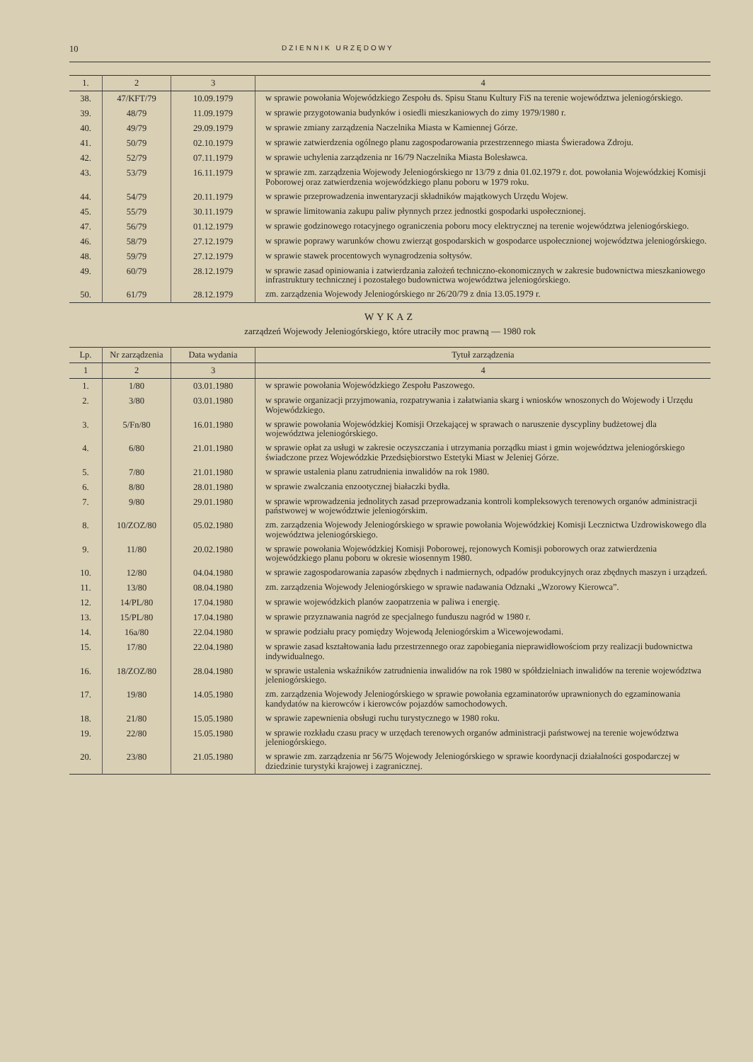10 DZIENNIK URZĘDOWY
| 1. | 2 | 3 | 4 |
| --- | --- | --- | --- |
| 38. | 47/KFT/79 | 10.09.1979 | w sprawie powołania Wojewódzkiego Zespołu ds. Spisu Stanu Kultury FiS na terenie województwa jeleniogórskiego. |
| 39. | 48/79 | 11.09.1979 | w sprawie przygotowania budynków i osiedli mieszkaniowych do zimy 1979/1980 r. |
| 40. | 49/79 | 29.09.1979 | w sprawie zmiany zarządzenia Naczelnika Miasta w Kamiennej Górze. |
| 41. | 50/79 | 02.10.1979 | w sprawie zatwierdzenia ogólnego planu zagospodarowania przestrzennego miasta Świeradowa Zdroju. |
| 42. | 52/79 | 07.11.1979 | w sprawie uchylenia zarządzenia nr 16/79 Naczelnika Miasta Bolesławca. |
| 43. | 53/79 | 16.11.1979 | w sprawie zm. zarządzenia Wojewody Jeleniogórskiego nr 13/79 z dnia 01.02.1979 r. dot. powołania Wojewódzkiej Komisji Poborowej oraz zatwierdzenia wojewódzkiego planu poboru w 1979 roku. |
| 44. | 54/79 | 20.11.1979 | w sprawie przeprowadzenia inwentaryzacji składników majątkowych Urzędu Wojew. |
| 45. | 55/79 | 30.11.1979 | w sprawie limitowania zakupu paliw płynnych przez jednostki gospodarki uspołecznionej. |
| 47. | 56/79 | 01.12.1979 | w sprawie godzinowego rotacyjnego ograniczenia poboru mocy elektrycznej na terenie województwa jeleniogórskiego. |
| 46. | 58/79 | 27.12.1979 | w sprawie poprawy warunków chowu zwierząt gospodarskich w gospodarce uspołecznionej województwa jeleniogórskiego. |
| 48. | 59/79 | 27.12.1979 | w sprawie stawek procentowych wynagrodzenia sołtysów. |
| 49. | 60/79 | 28.12.1979 | w sprawie zasad opiniowania i zatwierdzania założeń techniczno-ekonomicznych w zakresie budownictwa mieszkaniowego infrastruktury technicznej i pozostałego budownictwa województwa jeleniogórskiego. |
| 50. | 61/79 | 28.12.1979 | zm. zarządzenia Wojewody Jeleniogórskiego nr 26/20/79 z dnia 13.05.1979 r. |
WYKAZ
zarządzeń Wojewody Jeleniogórskiego, które utraciły moc prawną — 1980 rok
| Lp. | Nr zarządzenia | Data wydania | Tytuł zarządzenia |
| --- | --- | --- | --- |
| 1 | 2 | 3 | 4 |
| 1. | 1/80 | 03.01.1980 | w sprawie powołania Wojewódzkiego Zespołu Paszowego. |
| 2. | 3/80 | 03.01.1980 | w sprawie organizacji przyjmowania, rozpatrywania i załatwiania skarg i wniosków wnoszonych do Wojewody i Urzędu Wojewódzkiego. |
| 3. | 5/Fn/80 | 16.01.1980 | w sprawie powołania Wojewódzkiej Komisji Orzekającej w sprawach o naruszenie dyscypliny budżetowej dla województwa jeleniogórskiego. |
| 4. | 6/80 | 21.01.1980 | w sprawie opłat za usługi w zakresie oczyszczania i utrzymania porządku miast i gmin województwa jeleniogórskiego świadczone przez Wojewódzkie Przedsiębiorstwo Estetyki Miast w Jeleniej Górze. |
| 5. | 7/80 | 21.01.1980 | w sprawie ustalenia planu zatrudnienia inwalidów na rok 1980. |
| 6. | 8/80 | 28.01.1980 | w sprawie zwalczania enzootycznej białaczki bydła. |
| 7. | 9/80 | 29.01.1980 | w sprawie wprowadzenia jednolitych zasad przeprowadzania kontroli kompleksowych terenowych organów administracji państwowej w województwie jeleniogórskim. |
| 8. | 10/ZOZ/80 | 05.02.1980 | zm. zarządzenia Wojewody Jeleniogórskiego w sprawie powołania Wojewódzkiej Komisji Lecznictwa Uzdrowiskowego dla województwa jeleniogórskiego. |
| 9. | 11/80 | 20.02.1980 | w sprawie powołania Wojewódzkiej Komisji Poborowej, rejonowych Komisji poborowych oraz zatwierdzenia wojewódzkiego planu poboru w okresie wiosennym 1980. |
| 10. | 12/80 | 04.04.1980 | w sprawie zagospodarowania zapasów zbędnych i nadmiernych, odpadów produkcyjnych oraz zbędnych maszyn i urządzeń. |
| 11. | 13/80 | 08.04.1980 | zm. zarządzenia Wojewody Jeleniogórskiego w sprawie nadawania Odznaki „Wzorowy Kierowca”. |
| 12. | 14/PL/80 | 17.04.1980 | w sprawie wojewódzkich planów zaopatrzenia w paliwa i energię. |
| 13. | 15/PL/80 | 17.04.1980 | w sprawie przyznawania nagród ze specjalnego funduszu nagród w 1980 r. |
| 14. | 16a/80 | 22.04.1980 | w sprawie podziału pracy pomiędzy Wojewodą Jeleniogórskim a Wicewojewodami. |
| 15. | 17/80 | 22.04.1980 | w sprawie zasad kształtowania ładu przestrzennego oraz zapobiegania nieprawidłowościom przy realizacji budownictwa indywidualnego. |
| 16. | 18/ZOZ/80 | 28.04.1980 | w sprawie ustalenia wskaźników zatrudnienia inwalidów na rok 1980 w spółdzielniach inwalidów na terenie województwa jeleniogórskiego. |
| 17. | 19/80 | 14.05.1980 | zm. zarządzenia Wojewody Jeleniogórskiego w sprawie powołania egzaminatorów uprawnionych do egzaminowania kandydatów na kierowców i kierowców pojazdów samochodowych. |
| 18. | 21/80 | 15.05.1980 | w sprawie zapewnienia obsługi ruchu turystycznego w 1980 roku. |
| 19. | 22/80 | 15.05.1980 | w sprawie rozkładu czasu pracy w urzędach terenowych organów administracji państwowej na terenie województwa jeleniogórskiego. |
| 20. | 23/80 | 21.05.1980 | w sprawie zm. zarządzenia nr 56/75 Wojewody Jeleniogórskiego w sprawie koordynacji działalności gospodarczej w dziedzinie turystyki krajowej i zagranicznej. |